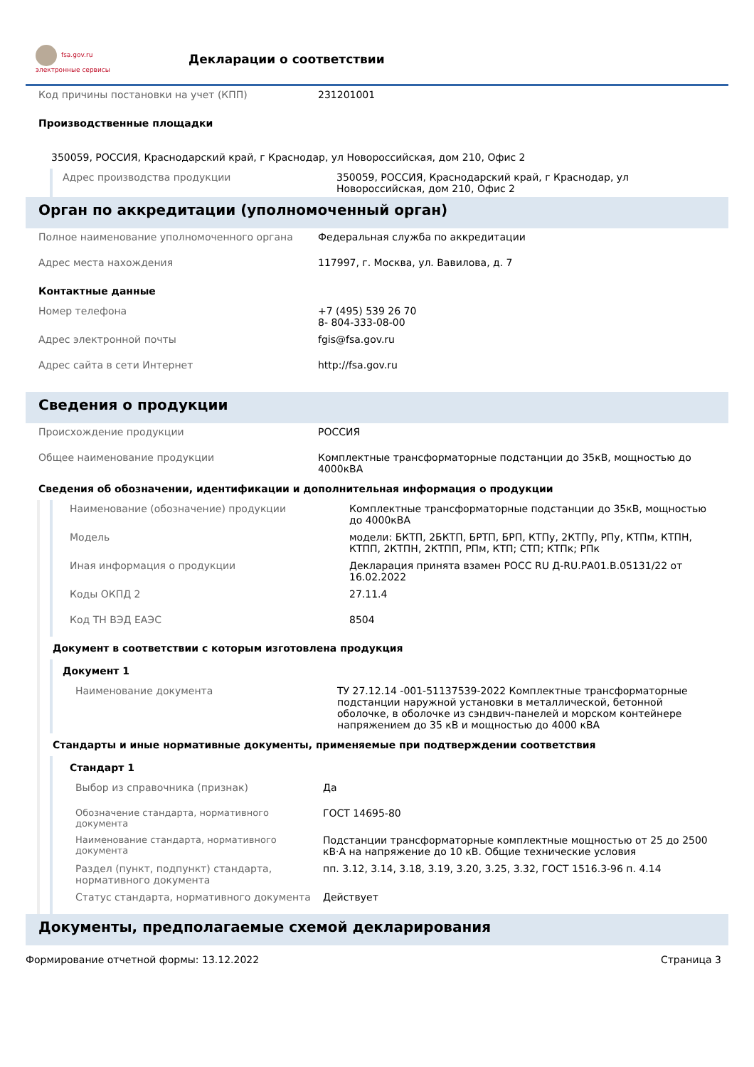fsa.gov.ru
электронные сервисы
Декларации о соответствии
Код причины постановки на учет (КПП) 231201001
Производственные площадки
350059, РОССИЯ, Краснодарский край, г Краснодар, ул Новороссийская, дом 210, Офис 2
Адрес производства продукции 350059, РОССИЯ, Краснодарский край, г Краснодар, ул Новороссийская, дом 210, Офис 2
Орган по аккредитации (уполномоченный орган)
Полное наименование уполномоченного органа Федеральная служба по аккредитации
Адрес места нахождения 117997, г. Москва, ул. Вавилова, д. 7
Контактные данные
Номер телефона +7 (495) 539 26 70
8- 804-333-08-00
Адрес электронной почты fgis@fsa.gov.ru
Адрес сайта в сети Интернет http://fsa.gov.ru
Сведения о продукции
Происхождение продукции РОССИЯ
Общее наименование продукции Комплектные трансформаторные подстанции до 35кВ, мощностью до 4000кВА
Сведения об обозначении, идентификации и дополнительная информация о продукции
Наименование (обозначение) продукции Комплектные трансформаторные подстанции до 35кВ, мощностью до 4000кВА
Модель модели: БКТП, 2БКТП, БРТП, БРП, КТПу, 2КТПу, РПу, КТПм, КТПН, КТПП, 2КТПН, 2КТПП, РПм, КТП; СТП; КТПк; РПк
Иная информация о продукции Декларация принята взамен РОСС RU Д-RU.РА01.В.05131/22 от 16.02.2022
Коды ОКПД 2 27.11.4
Код ТН ВЭД ЕАЭС 8504
Документ в соответствии с которым изготовлена продукция
Документ 1
Наименование документа ТУ 27.12.14 -001-51137539-2022 Комплектные трансформаторные подстанции наружной установки в металлической, бетонной оболочке, в оболочке из сэндвич-панелей и морском контейнере напряжением до 35 кВ и мощностью до 4000 кВА
Стандарты и иные нормативные документы, применяемые при подтверждении соответствия
Стандарт 1
Выбор из справочника (признак) Да
Обозначение стандарта, нормативного документа
ГОСТ 14695-80
Наименование стандарта, нормативного документа
Подстанции трансформаторные комплектные мощностью от 25 до 2500 кВ·А на напряжение до 10 кВ. Общие технические условия
Раздел (пункт, подпункт) стандарта, нормативного документа
пп. 3.12, 3.14, 3.18, 3.19, 3.20, 3.25, 3.32, ГОСТ 1516.3-96 п. 4.14
Статус стандарта, нормативного документа Действует
Документы, предполагаемые схемой декларирования
Формирование отчетной формы: 13.12.2022 Страница 3